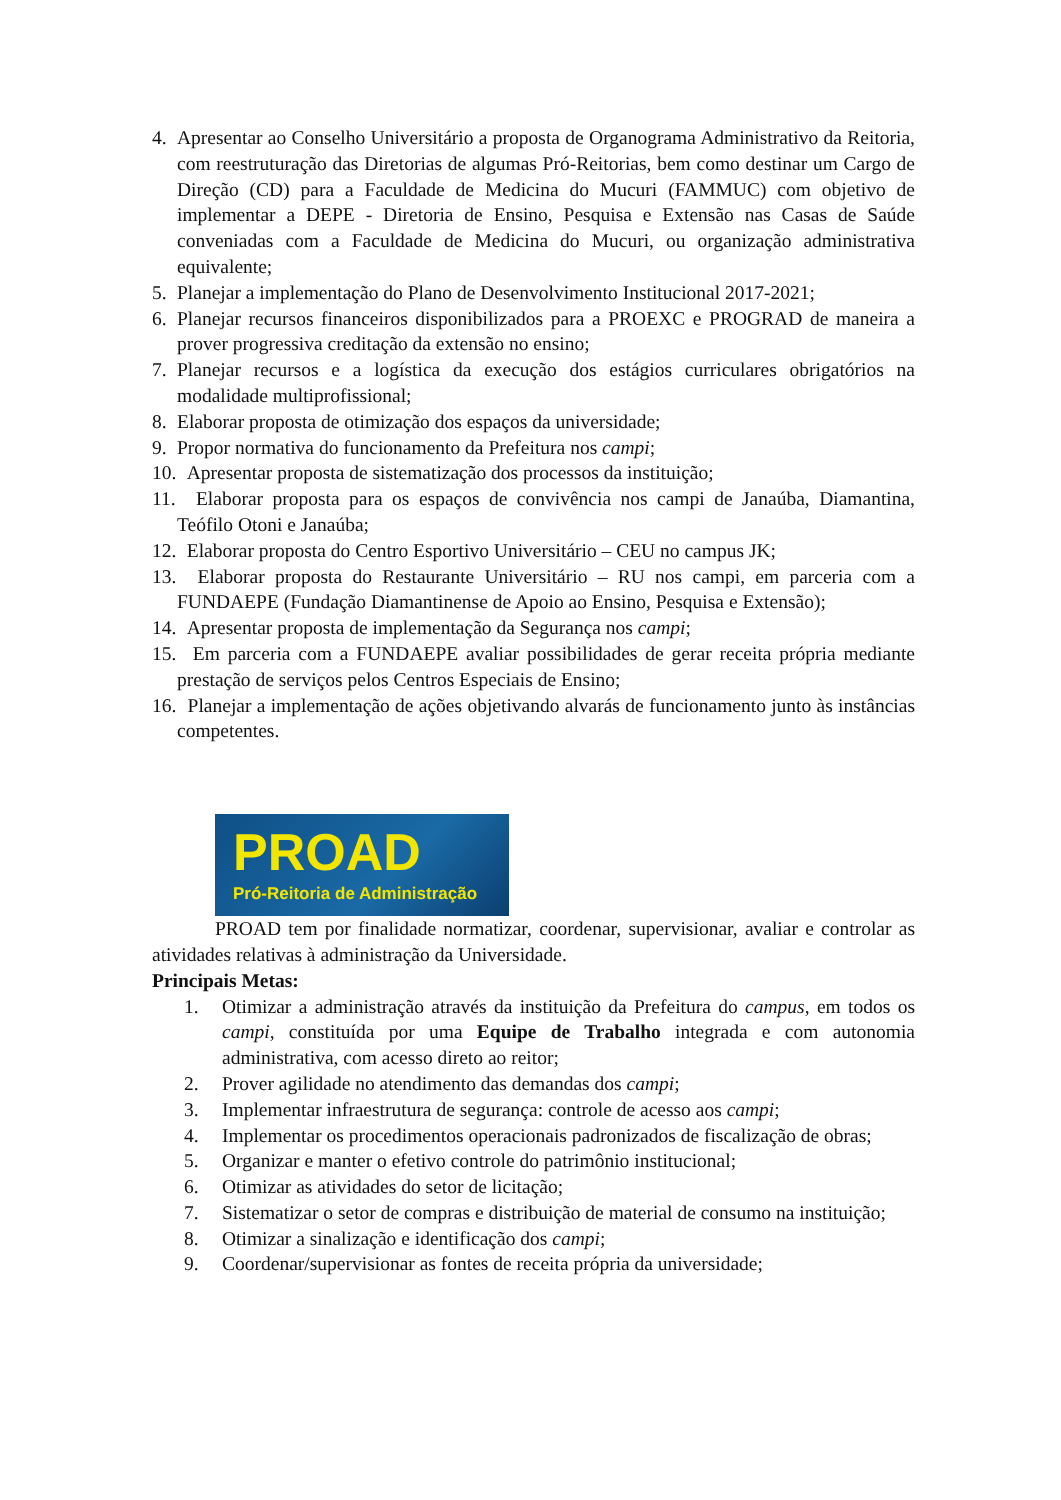4. Apresentar ao Conselho Universitário a proposta de Organograma Administrativo da Reitoria, com reestruturação das Diretorias de algumas Pró-Reitorias, bem como destinar um Cargo de Direção (CD) para a Faculdade de Medicina do Mucuri (FAMMUC) com objetivo de implementar a DEPE - Diretoria de Ensino, Pesquisa e Extensão nas Casas de Saúde conveniadas com a Faculdade de Medicina do Mucuri, ou organização administrativa equivalente;
5. Planejar a implementação do Plano de Desenvolvimento Institucional 2017-2021;
6. Planejar recursos financeiros disponibilizados para a PROEXC e PROGRAD de maneira a prover progressiva creditação da extensão no ensino;
7. Planejar recursos e a logística da execução dos estágios curriculares obrigatórios na modalidade multiprofissional;
8. Elaborar proposta de otimização dos espaços da universidade;
9. Propor normativa do funcionamento da Prefeitura nos campi;
10. Apresentar proposta de sistematização dos processos da instituição;
11. Elaborar proposta para os espaços de convivência nos campi de Janaúba, Diamantina, Teófilo Otoni e Janaúba;
12. Elaborar proposta do Centro Esportivo Universitário – CEU no campus JK;
13. Elaborar proposta do Restaurante Universitário – RU nos campi, em parceria com a FUNDAEPE (Fundação Diamantinense de Apoio ao Ensino, Pesquisa e Extensão);
14. Apresentar proposta de implementação da Segurança nos campi;
15. Em parceria com a FUNDAEPE avaliar possibilidades de gerar receita própria mediante prestação de serviços pelos Centros Especiais de Ensino;
16. Planejar a implementação de ações objetivando alvarás de funcionamento junto às instâncias competentes.
PROAD
Pró-Reitoria de Administração
PROAD tem por finalidade normatizar, coordenar, supervisionar, avaliar e controlar as atividades relativas à administração da Universidade.
Principais Metas:
1. Otimizar a administração através da instituição da Prefeitura do campus, em todos os campi, constituída por uma Equipe de Trabalho integrada e com autonomia administrativa, com acesso direto ao reitor;
2. Prover agilidade no atendimento das demandas dos campi;
3. Implementar infraestrutura de segurança: controle de acesso aos campi;
4. Implementar os procedimentos operacionais padronizados de fiscalização de obras;
5. Organizar e manter o efetivo controle do patrimônio institucional;
6. Otimizar as atividades do setor de licitação;
7. Sistematizar o setor de compras e distribuição de material de consumo na instituição;
8. Otimizar a sinalização e identificação dos campi;
9. Coordenar/supervisionar as fontes de receita própria da universidade;